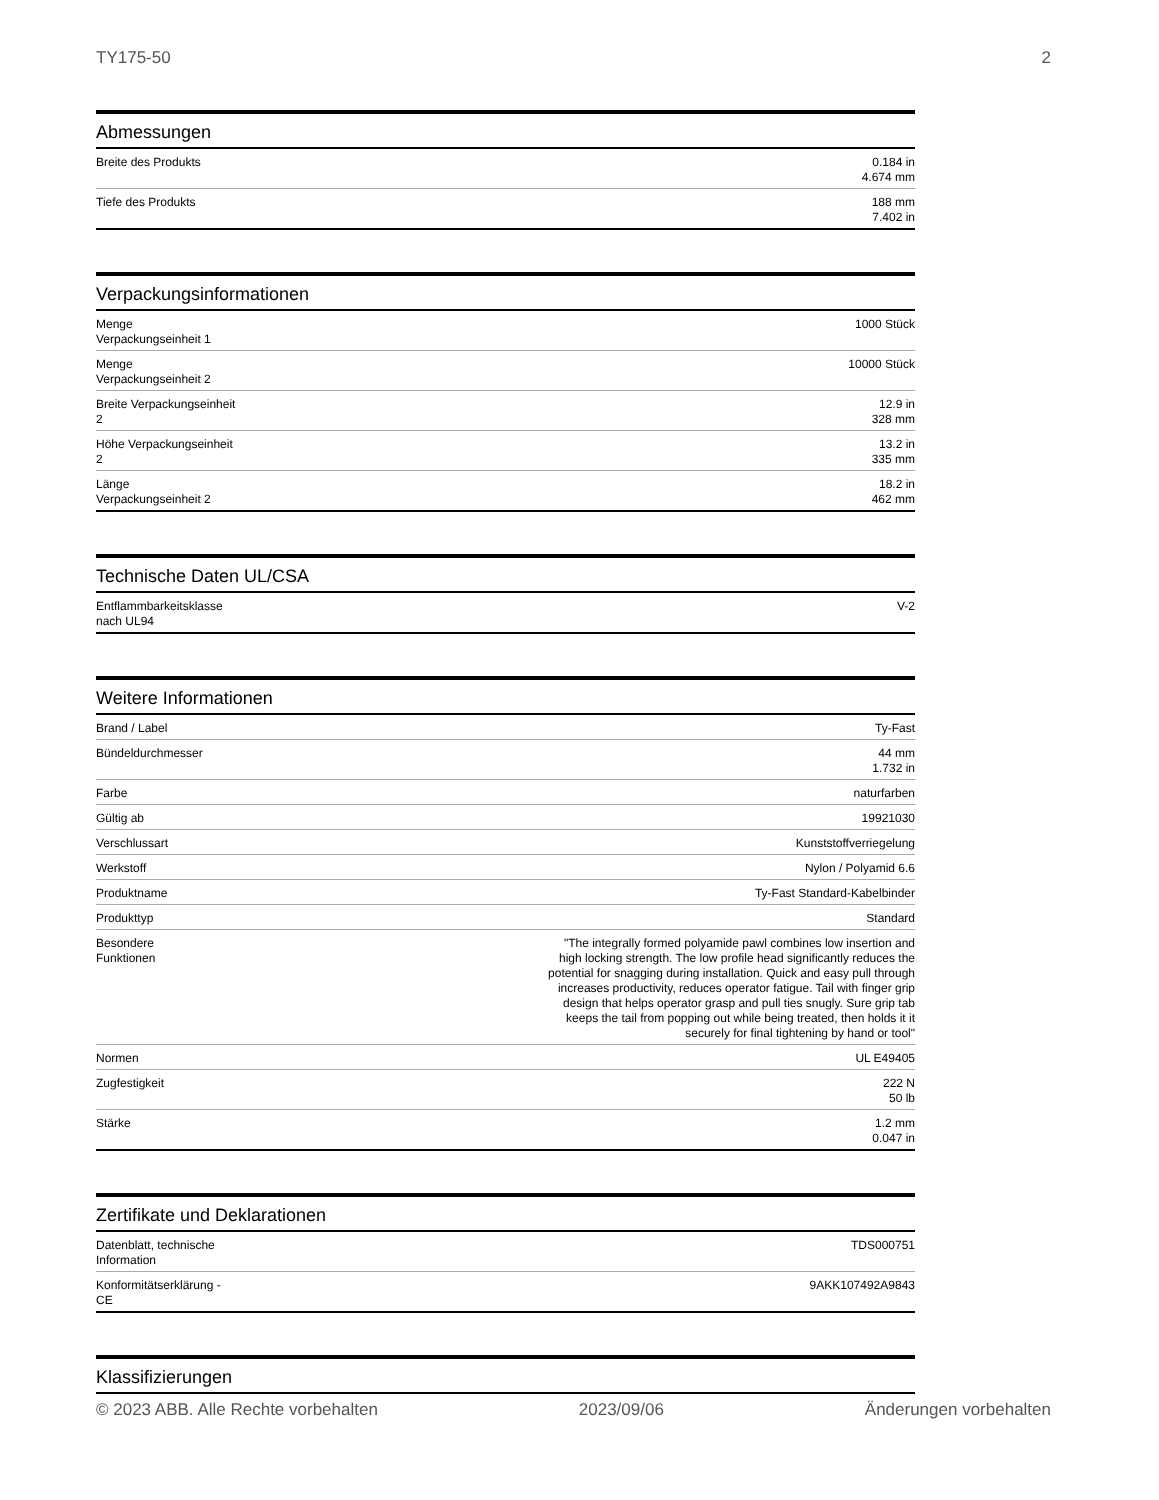TY175-50 2
Abmessungen
| Breite des Produkts | 0.184 in 4.674 mm |
| Tiefe des Produkts | 188 mm 7.402 in |
Verpackungsinformationen
| Menge Verpackungseinheit 1 | 1000 Stück |
| Menge Verpackungseinheit 2 | 10000 Stück |
| Breite Verpackungseinheit 2 | 12.9 in 328 mm |
| Höhe Verpackungseinheit 2 | 13.2 in 335 mm |
| Länge Verpackungseinheit 2 | 18.2 in 462 mm |
Technische Daten UL/CSA
| Entflammbarkeitsklasse nach UL94 | V-2 |
Weitere Informationen
| Brand / Label | Ty-Fast |
| Bündeldurchmesser | 44 mm 1.732 in |
| Farbe | naturfarben |
| Gültig ab | 19921030 |
| Verschlussart | Kunststoffverriegelung |
| Werkstoff | Nylon / Polyamid 6.6 |
| Produktname | Ty-Fast Standard-Kabelbinder |
| Produkttyp | Standard |
| Besondere Funktionen | "The integrally formed polyamide pawl combines low insertion and high locking strength. The low profile head significantly reduces the potential for snagging during installation. Quick and easy pull through increases productivity, reduces operator fatigue. Tail with finger grip design that helps operator grasp and pull ties snugly. Sure grip tab keeps the tail from popping out while being treated, then holds it it securely for final tightening by hand or tool" |
| Normen | UL E49405 |
| Zugfestigkeit | 222 N 50 lb |
| Stärke | 1.2 mm 0.047 in |
Zertifikate und Deklarationen
| Datenblatt, technische Information | TDS000751 |
| Konformitätserklärung - CE | 9AKK107492A9843 |
Klassifizierungen
© 2023 ABB. Alle Rechte vorbehalten 2023/09/06 Änderungen vorbehalten